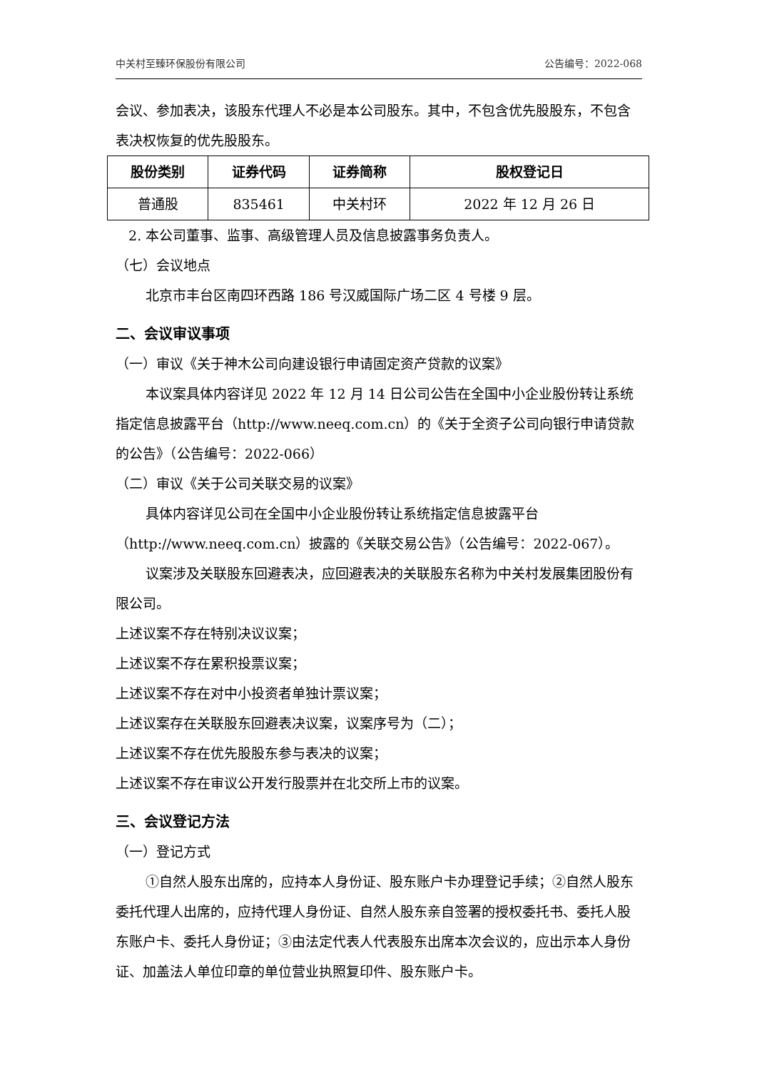中关村至臻环保股份有限公司 公告编号：2022-068
会议、参加表决，该股东代理人不必是本公司股东。其中，不包含优先股股东，不包含表决权恢复的优先股股东。
| 股份类别 | 证券代码 | 证券简称 | 股权登记日 |
| --- | --- | --- | --- |
| 普通股 | 835461 | 中关村环 | 2022 年 12 月 26 日 |
2. 本公司董事、监事、高级管理人员及信息披露事务负责人。
（七）会议地点
北京市丰台区南四环西路 186 号汉威国际广场二区 4 号楼 9 层。
二、会议审议事项
（一）审议《关于神木公司向建设银行申请固定资产贷款的议案》
本议案具体内容详见 2022 年 12 月 14 日公司公告在全国中小企业股份转让系统指定信息披露平台（http://www.neeq.com.cn）的《关于全资子公司向银行申请贷款的公告》（公告编号：2022-066）
（二）审议《关于公司关联交易的议案》
具体内容详见公司在全国中小企业股份转让系统指定信息披露平台（http://www.neeq.com.cn）披露的《关联交易公告》（公告编号：2022-067）。
议案涉及关联股东回避表决，应回避表决的关联股东名称为中关村发展集团股份有限公司。
上述议案不存在特别决议议案；
上述议案不存在累积投票议案；
上述议案不存在对中小投资者单独计票议案；
上述议案存在关联股东回避表决议案，议案序号为（二）；
上述议案不存在优先股股东参与表决的议案；
上述议案不存在审议公开发行股票并在北交所上市的议案。
三、会议登记方法
（一）登记方式
①自然人股东出席的，应持本人身份证、股东账户卡办理登记手续；②自然人股东委托代理人出席的，应持代理人身份证、自然人股东亲自签署的授权委托书、委托人股东账户卡、委托人身份证；③由法定代表人代表股东出席本次会议的，应出示本人身份证、加盖法人单位印章的单位营业执照复印件、股东账户卡。